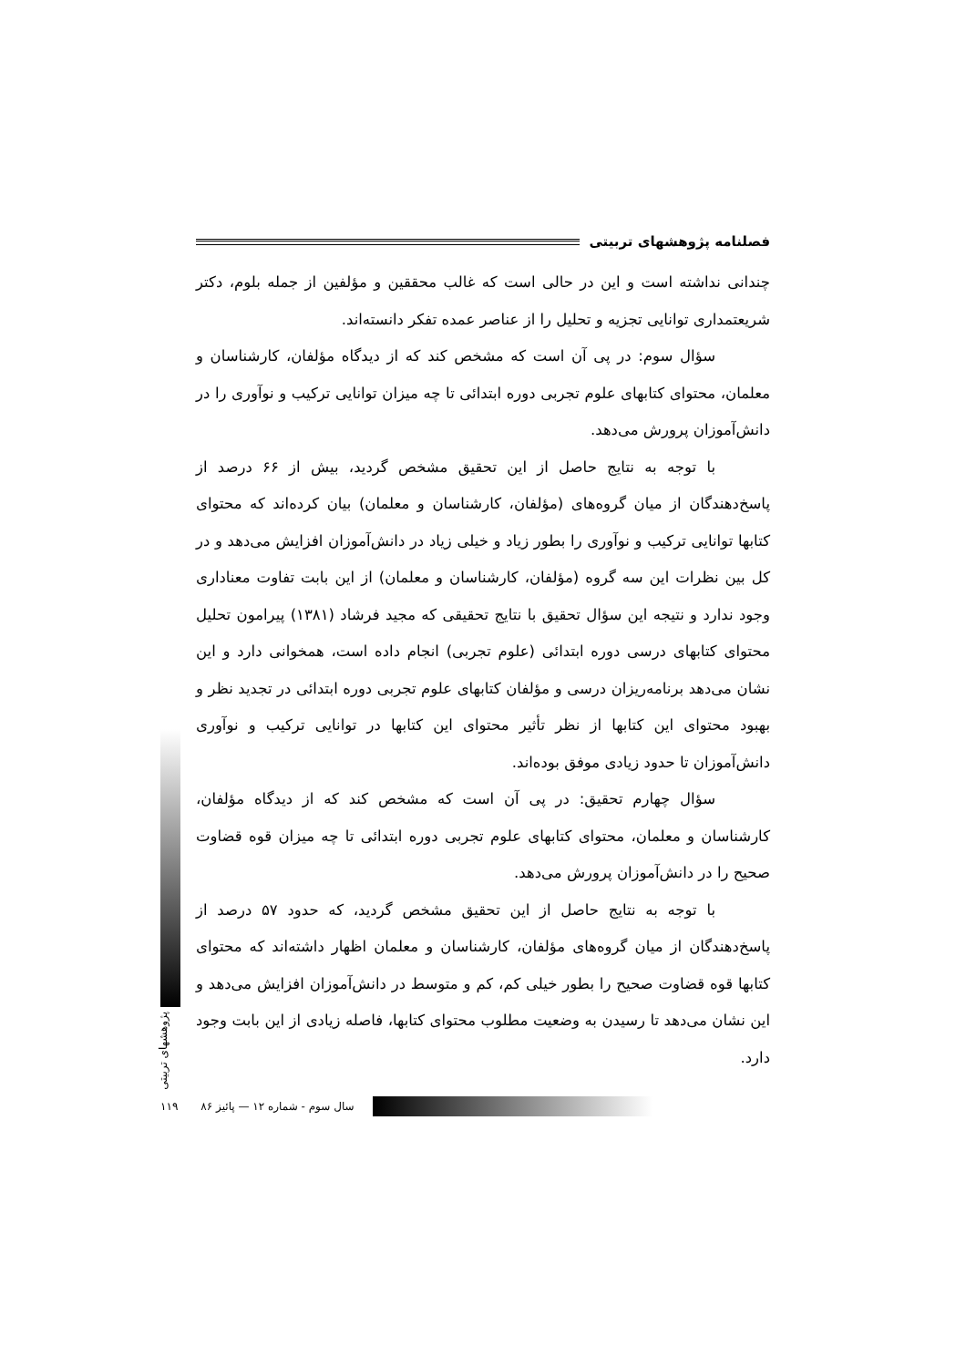فصلنامه پژوهشهای تربیتی
چندانی نداشته است و این در حالی است که غالب محققین و مؤلفین از جمله بلوم، دکتر شریعتمداری توانایی تجزیه و تحلیل را از عناصر عمده تفکر دانسته‌اند.
سؤال سوم: در پی آن است که مشخص کند که از دیدگاه مؤلفان، کارشناسان و معلمان، محتوای کتابهای علوم تجربی دوره ابتدائی تا چه میزان توانایی ترکیب و نوآوری را در دانش‌آموزان پرورش می‌دهد.
با توجه به نتایج حاصل از این تحقیق مشخص گردید، بیش از ۶۶ درصد از پاسخ‌دهندگان از میان گروه‌های (مؤلفان، کارشناسان و معلمان) بیان کرده‌اند که محتوای کتابها توانایی ترکیب و نوآوری را بطور زیاد و خیلی زیاد در دانش‌آموزان افزایش می‌دهد و در کل بین نظرات این سه گروه (مؤلفان، کارشناسان و معلمان) از این بابت تفاوت معناداری وجود ندارد و نتیجه این سؤال تحقیق با نتایج تحقیقی که مجید فرشاد (۱۳۸۱) پیرامون تحلیل محتوای کتابهای درسی دوره ابتدائی (علوم تجربی) انجام داده است، همخوانی دارد و این نشان می‌دهد برنامه‌ریزان درسی و مؤلفان کتابهای علوم تجربی دوره ابتدائی در تجدید نظر و بهبود محتوای این کتابها از نظر تأثیر محتوای این کتابها در توانایی ترکیب و نوآوری دانش‌آموزان تا حدود زیادی موفق بوده‌اند.
سؤال چهارم تحقیق: در پی آن است که مشخص کند که از دیدگاه مؤلفان، کارشناسان و معلمان، محتوای کتابهای علوم تجربی دوره ابتدائی تا چه میزان قوه قضاوت صحیح را در دانش‌آموزان پرورش می‌دهد.
با توجه به نتایج حاصل از این تحقیق مشخص گردید، که حدود ۵۷ درصد از پاسخ‌دهندگان از میان گروه‌های مؤلفان، کارشناسان و معلمان اظهار داشته‌اند که محتوای کتابها قوه قضاوت صحیح را بطور خیلی کم، کم و متوسط در دانش‌آموزان افزایش می‌دهد و این نشان می‌دهد تا رسیدن به وضعیت مطلوب محتوای کتابها، فاصله زیادی از این بابت وجود دارد.
پژوهشهای تربیتی
۱۱۹ سال سوم - شماره ۱۲ — پائیز ۸۶